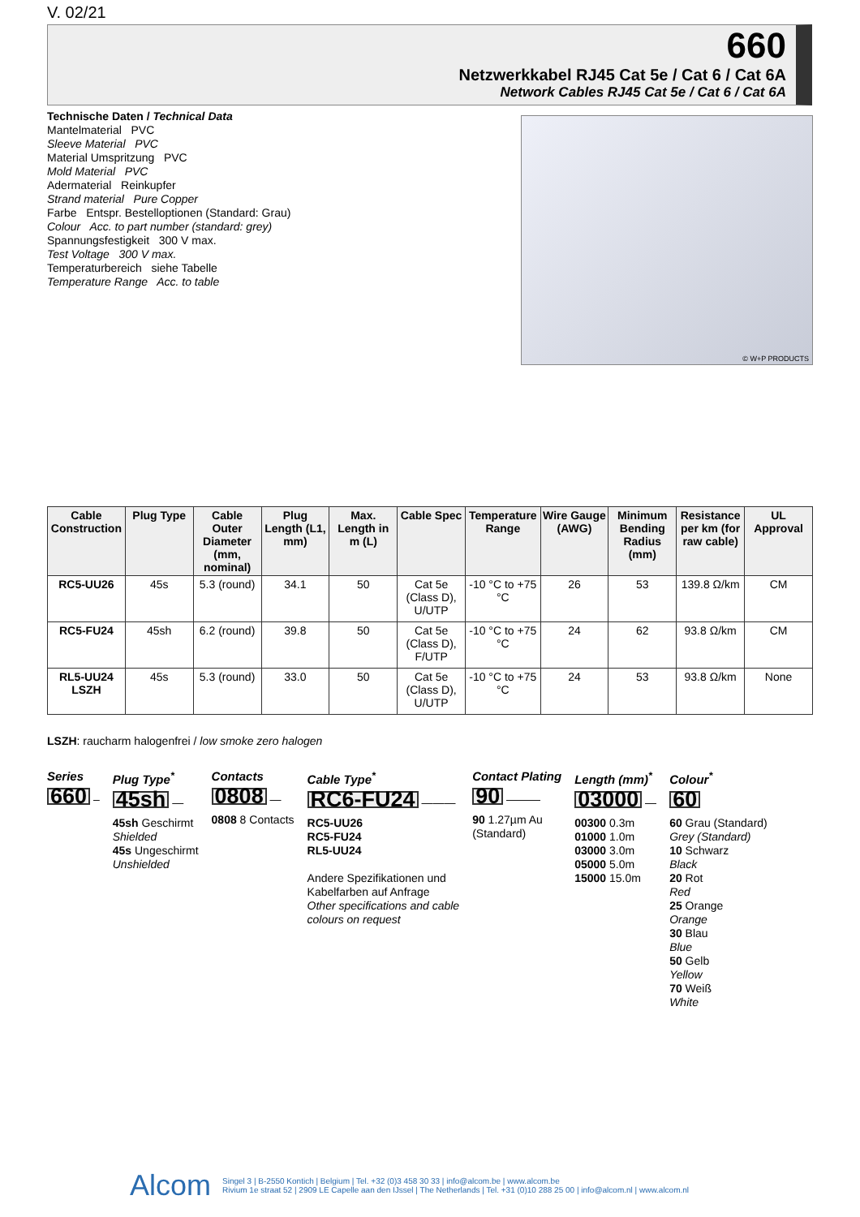V. 02/21
660
Netzwerkkabel RJ45 Cat 5e / Cat 6 / Cat 6A
Network Cables RJ45 Cat 5e / Cat 6 / Cat 6A
Technische Daten / Technical Data
Mantelmaterial PVC
Sleeve Material PVC
Material Umspritzung PVC
Mold Material PVC
Adermaterial Reinkupfer
Strand material Pure Copper
Farbe Entspr. Bestelloptionen (Standard: Grau)
Colour Acc. to part number (standard: grey)
Spannungsfestigkeit 300 V max.
Test Voltage 300 V max.
Temperaturbereich siehe Tabelle
Temperature Range Acc. to table
© W+P PRODUCTS
| Cable Construction | Plug Type | Cable Outer Diameter (mm, nominal) | Plug Length (L1, mm) | Max. Length in m (L) | Cable Spec | Temperature Range | Wire Gauge (AWG) | Minimum Bending Radius (mm) | Resistance per km (for raw cable) | UL Approval |
| --- | --- | --- | --- | --- | --- | --- | --- | --- | --- | --- |
| RC5-UU26 | 45s | 5.3 (round) | 34.1 | 50 | Cat 5e (Class D), U/UTP | -10 °C to +75 °C | 26 | 53 | 139.8 Ω/km | CM |
| RC5-FU24 | 45sh | 6.2 (round) | 39.8 | 50 | Cat 5e (Class D), F/UTP | -10 °C to +75 °C | 24 | 62 | 93.8 Ω/km | CM |
| RL5-UU24 LSZH | 45s | 5.3 (round) | 33.0 | 50 | Cat 5e (Class D), U/UTP | -10 °C to +75 °C | 24 | 53 | 93.8 Ω/km | None |
LSZH: raucharm halogenfrei / low smoke zero halogen
Series
660 –
Plug Type<sup>*</sup>
45sh —
45sh Geschirmt
Shielded
45s Ungeschirmt
Unshielded
Contacts
0808 —
0808 8 Contacts
Cable Type<sup>*</sup>
RC6-FU24 ———
RC5-UU26
RC5-FU24
RL5-UU24
Andere Spezifikationen und
Kabelfarben auf Anfrage
Other specifications and cable
colours on request
Contact Plating
90 ———
90 1.27µm Au
(Standard)
Length (mm)<sup>*</sup>
03000 —
00300 0.3m
01000 1.0m
03000 3.0m
05000 5.0m
15000 15.0m
Colour<sup>*</sup>
60
60 Grau (Standard)
Grey (Standard)
10 Schwarz
Black
20 Rot
Red
25 Orange
Orange
30 Blau
Blue
50 Gelb
Yellow
70 Weiß
White
Alcom
Singel 3 | B-2550 Kontich | Belgium | Tel. +32 (0)3 458 30 33 | info@alcom.be | www.alcom.be
Rivium 1e straat 52 | 2909 LE Capelle aan den IJssel | The Netherlands | Tel. +31 (0)10 288 25 00 | info@alcom.nl | www.alcom.nl